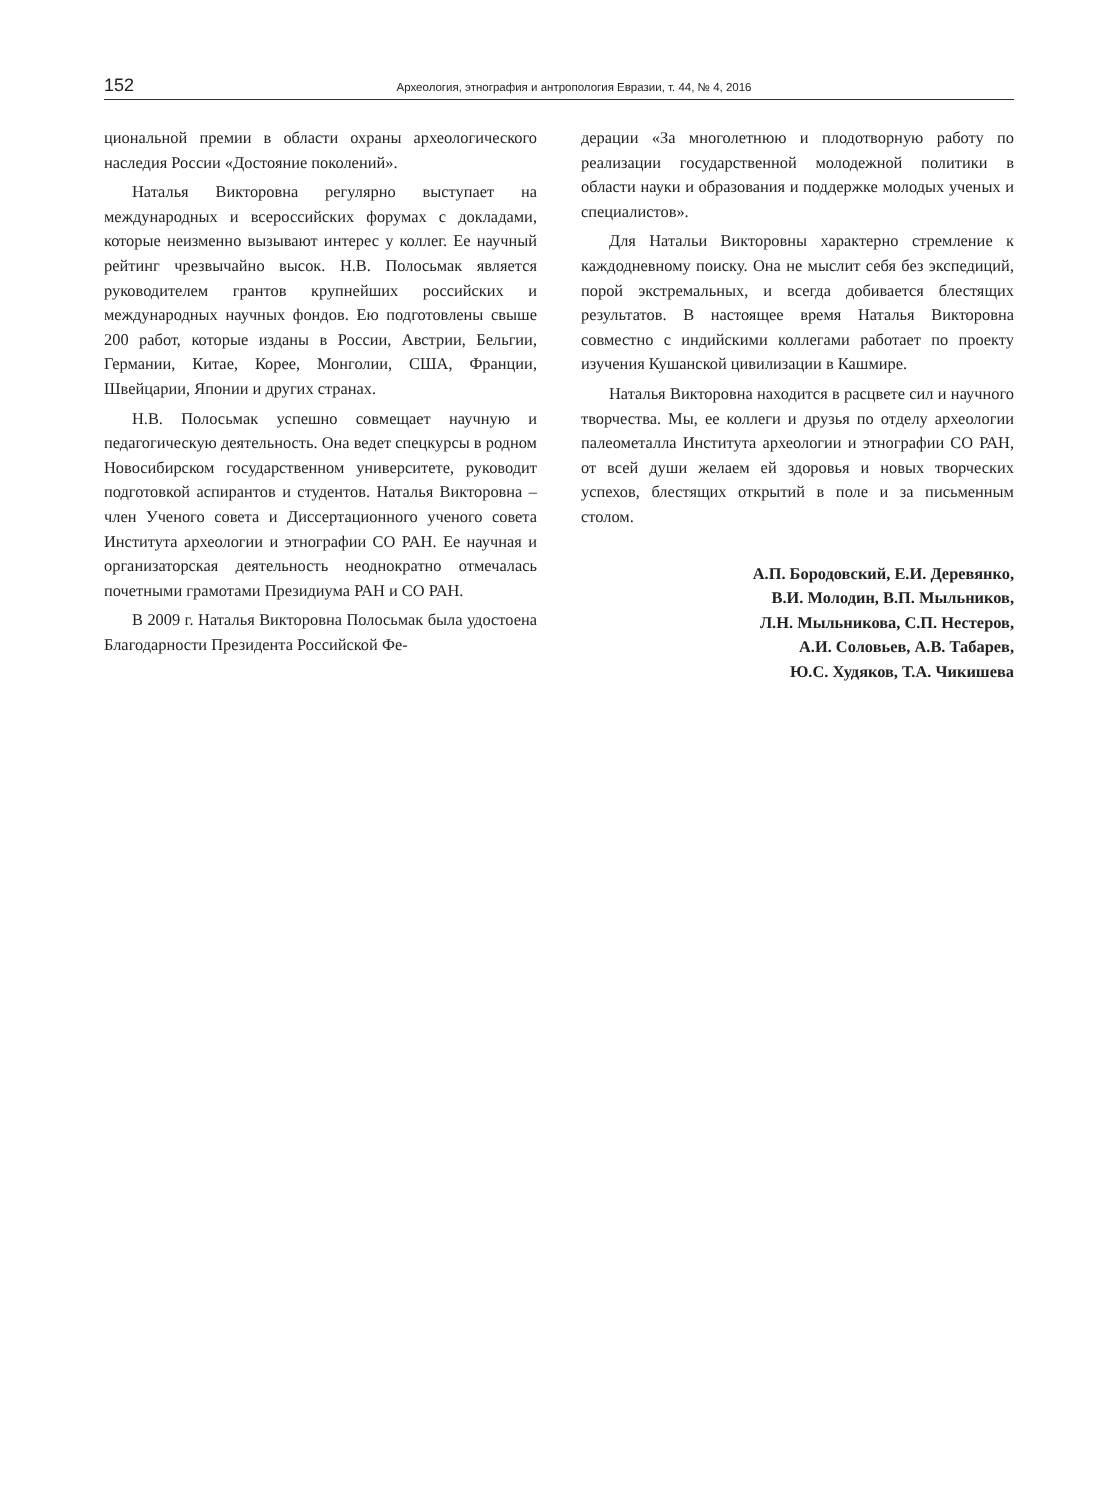152 Археология, этнография и антропология Евразии, т. 44, № 4, 2016
циональной премии в области охраны археологического наследия России «Достояние поколений».
Наталья Викторовна регулярно выступает на международных и всероссийских форумах с докладами, которые неизменно вызывают интерес у коллег. Ее научный рейтинг чрезвычайно высок. Н.В. Полосьмак является руководителем грантов крупнейших российских и международных научных фондов. Ею подготовлены свыше 200 работ, которые изданы в России, Австрии, Бельгии, Германии, Китае, Корее, Монголии, США, Франции, Швейцарии, Японии и других странах.
Н.В. Полосьмак успешно совмещает научную и педагогическую деятельность. Она ведет спецкурсы в родном Новосибирском государственном университете, руководит подготовкой аспирантов и студентов. Наталья Викторовна – член Ученого совета и Диссертационного ученого совета Института археологии и этнографии СО РАН. Ее научная и организаторская деятельность неоднократно отмечалась почетными грамотами Президиума РАН и СО РАН.
В 2009 г. Наталья Викторовна Полосьмак была удостоена Благодарности Президента Российской Фе-
дерации «За многолетнюю и плодотворную работу по реализации государственной молодежной политики в области науки и образования и поддержке молодых ученых и специалистов».
Для Натальи Викторовны характерно стремление к каждодневному поиску. Она не мыслит себя без экспедиций, порой экстремальных, и всегда добивается блестящих результатов. В настоящее время Наталья Викторовна совместно с индийскими коллегами работает по проекту изучения Кушанской цивилизации в Кашмире.
Наталья Викторовна находится в расцвете сил и научного творчества. Мы, ее коллеги и друзья по отделу археологии палеометалла Института археологии и этнографии СО РАН, от всей души желаем ей здоровья и новых творческих успехов, блестящих открытий в поле и за письменным столом.
А.П. Бородовский, Е.И. Деревянко,
В.И. Молодин, В.П. Мыльников,
Л.Н. Мыльникова, С.П. Нестеров,
А.И. Соловьев, А.В. Табарев,
Ю.С. Худяков, Т.А. Чикишева